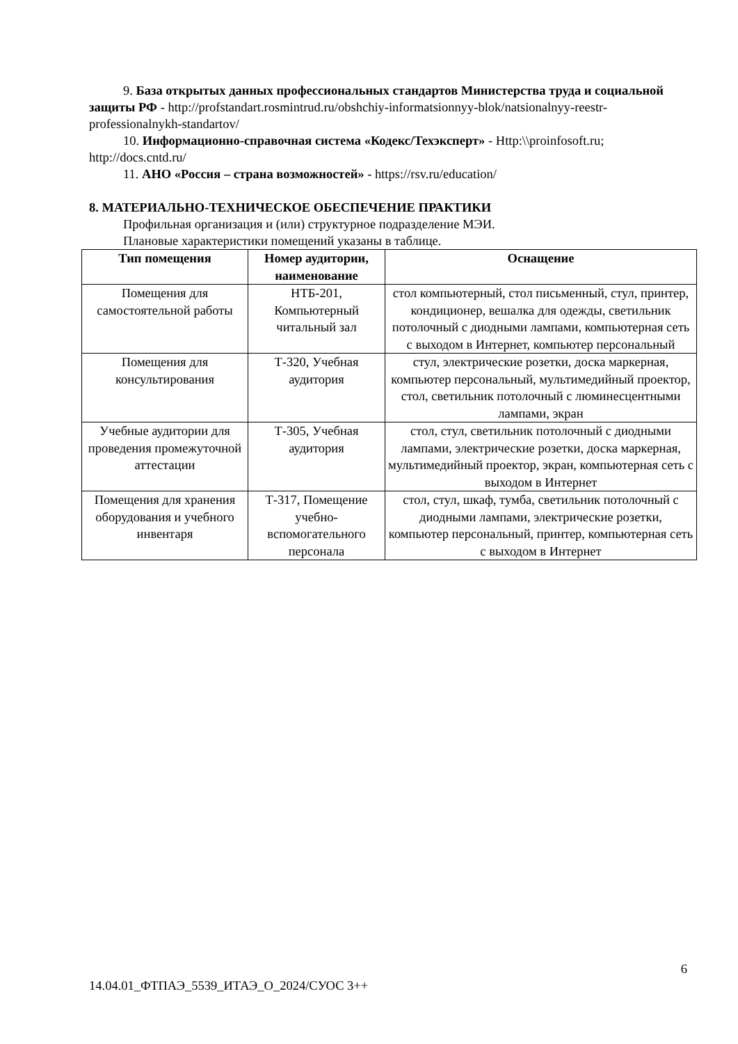9. База открытых данных профессиональных стандартов Министерства труда и социальной защиты РФ - http://profstandart.rosmintrud.ru/obshchiy-informatsionnyy-blok/natsionalnyy-reestr-professionalnykh-standartov/
10. Информационно-справочная система «Кодекс/Техэксперт» - Http:\\proinfosoft.ru; http://docs.cntd.ru/
11. АНО «Россия – страна возможностей» - https://rsv.ru/education/
8. МАТЕРИАЛЬНО-ТЕХНИЧЕСКОЕ ОБЕСПЕЧЕНИЕ ПРАКТИКИ
Профильная организация и (или) структурное подразделение МЭИ.
Плановые характеристики помещений указаны в таблице.
| Тип помещения | Номер аудитории, наименование | Оснащение |
| --- | --- | --- |
| Помещения для самостоятельной работы | НТБ-201, Компьютерный читальный зал | стол компьютерный, стол письменный, стул, принтер, кондиционер, вешалка для одежды, светильник потолочный с диодными лампами, компьютерная сеть с выходом в Интернет, компьютер персональный |
| Помещения для консультирования | Т-320, Учебная аудитория | стул, электрические розетки, доска маркерная, компьютер персональный, мультимедийный проектор, стол, светильник потолочный с люминесцентными лампами, экран |
| Учебные аудитории для проведения промежуточной аттестации | Т-305, Учебная аудитория | стол, стул, светильник потолочный с диодными лампами, электрические розетки, доска маркерная, мультимедийный проектор, экран, компьютерная сеть с выходом в Интернет |
| Помещения для хранения оборудования и учебного инвентаря | Т-317, Помещение учебно-вспомогательного персонала | стол, стул, шкаф, тумба, светильник потолочный с диодными лампами, электрические розетки, компьютер персональный, принтер, компьютерная сеть с выходом в Интернет |
6
14.04.01_ФТПАЭ_5539_ИТАЭ_О_2024/СУОС 3++